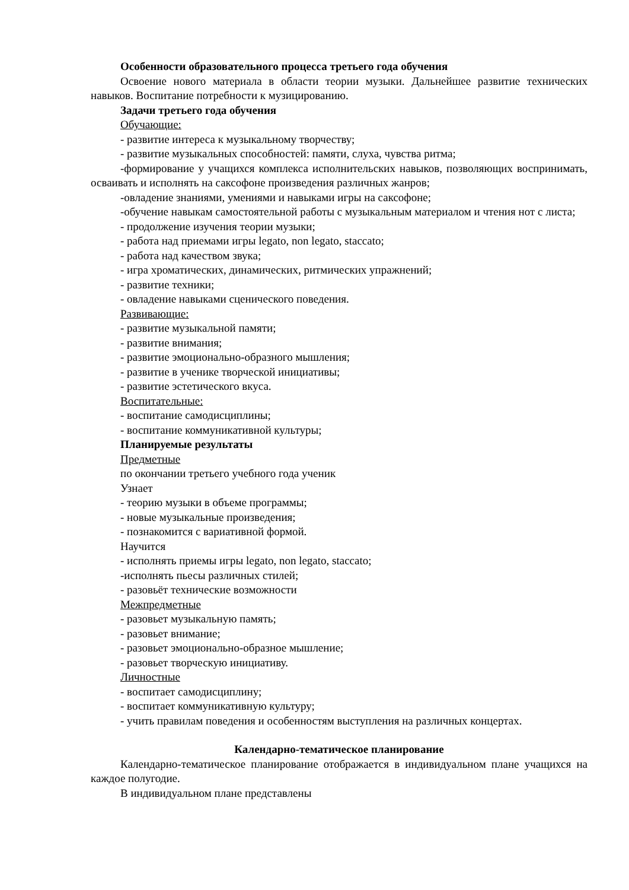Особенности образовательного процесса третьего года обучения
Освоение нового материала в области теории музыки. Дальнейшее развитие технических навыков. Воспитание потребности к музицированию.
Задачи третьего года обучения
Обучающие:
- развитие интереса к музыкальному творчеству;
- развитие музыкальных способностей: памяти, слуха, чувства ритма;
-формирование у учащихся комплекса исполнительских навыков, позволяющих воспринимать, осваивать и исполнять на саксофоне произведения различных жанров;
-овладение знаниями, умениями и навыками игры на саксофоне;
-обучение навыкам самостоятельной работы с музыкальным материалом и чтения нот с листа;
- продолжение изучения теории музыки;
- работа над приемами игры legato, non legato, staccato;
- работа над качеством звука;
- игра хроматических, динамических, ритмических упражнений;
- развитие техники;
- овладение навыками сценического поведения.
Развивающие:
- развитие музыкальной памяти;
- развитие внимания;
- развитие эмоционально-образного мышления;
- развитие в ученике творческой инициативы;
- развитие эстетического вкуса.
Воспитательные:
- воспитание самодисциплины;
- воспитание коммуникативной культуры;
Планируемые результаты
Предметные
по окончании третьего учебного года ученик
Узнает
- теорию музыки в объеме программы;
- новые музыкальные произведения;
- познакомится с вариативной формой.
Научится
- исполнять приемы игры legato, non legato, staccato;
-исполнять пьесы различных стилей;
- разовьёт технические возможности
Межпредметные
- разовьет музыкальную память;
- разовьет внимание;
- разовьет эмоционально-образное мышление;
- разовьет творческую инициативу.
Личностные
- воспитает самодисциплину;
- воспитает коммуникативную культуру;
- учить правилам поведения и особенностям выступления на различных концертах.
Календарно-тематическое планирование
Календарно-тематическое планирование отображается в индивидуальном плане учащихся на каждое полугодие.
В индивидуальном плане представлены